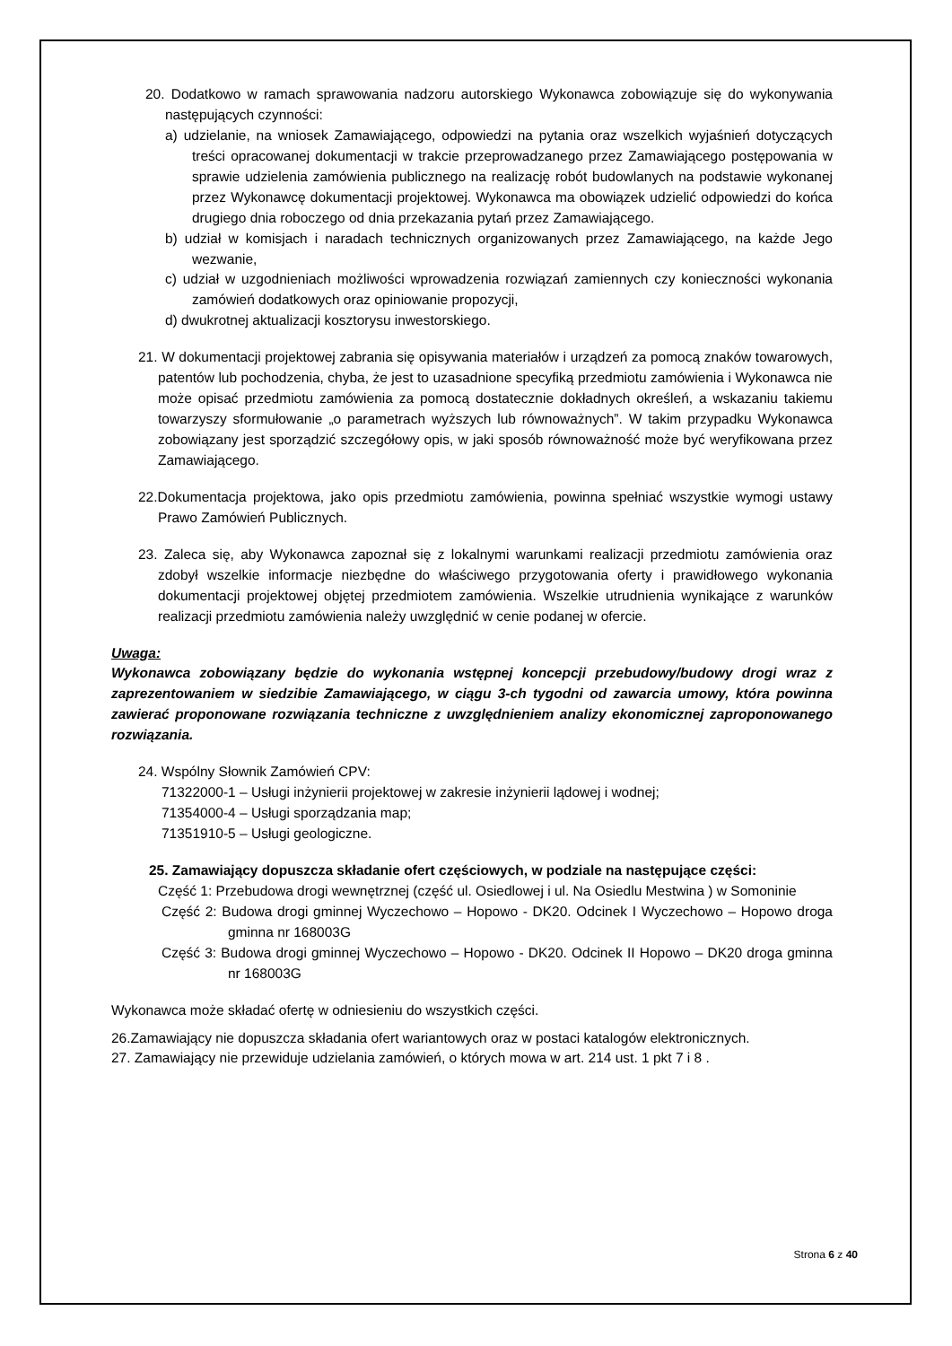20. Dodatkowo w ramach sprawowania nadzoru autorskiego Wykonawca zobowiązuje się do wykonywania następujących czynności:
a) udzielanie, na wniosek Zamawiającego, odpowiedzi na pytania oraz wszelkich wyjaśnień dotyczących treści opracowanej dokumentacji w trakcie przeprowadzanego przez Zamawiającego postępowania w sprawie udzielenia zamówienia publicznego na realizację robót budowlanych na podstawie wykonanej przez Wykonawcę dokumentacji projektowej. Wykonawca ma obowiązek udzielić odpowiedzi do końca drugiego dnia roboczego od dnia przekazania pytań przez Zamawiającego.
b) udział w komisjach i naradach technicznych organizowanych przez Zamawiającego, na każde Jego wezwanie,
c) udział w uzgodnieniach możliwości wprowadzenia rozwiązań zamiennych czy konieczności wykonania zamówień dodatkowych oraz opiniowanie propozycji,
d) dwukrotnej aktualizacji kosztorysu inwestorskiego.
21. W dokumentacji projektowej zabrania się opisywania materiałów i urządzeń za pomocą znaków towarowych, patentów lub pochodzenia, chyba, że jest to uzasadnione specyfiką przedmiotu zamówienia i Wykonawca nie może opisać przedmiotu zamówienia za pomocą dostatecznie dokładnych określeń, a wskazaniu takiemu towarzyszy sformułowanie „o parametrach wyższych lub równoważnych”. W takim przypadku Wykonawca zobowiązany jest sporządzić szczegółowy opis, w jaki sposób równoważność może być weryfikowana przez Zamawiającego.
22.Dokumentacja projektowa, jako opis przedmiotu zamówienia, powinna spełniać wszystkie wymogi ustawy Prawo Zamówień Publicznych.
23. Zaleca się, aby Wykonawca zapoznał się z lokalnymi warunkami realizacji przedmiotu zamówienia oraz zdobył wszelkie informacje niezbędne do właściwego przygotowania oferty i prawidłowego wykonania dokumentacji projektowej objętej przedmiotem zamówienia. Wszelkie utrudnienia wynikające z warunków realizacji przedmiotu zamówienia należy uwzględnić w cenie podanej w ofercie.
Uwaga:
Wykonawca zobowiązany będzie do wykonania wstępnej koncepcji przebudowy/budowy drogi wraz z zaprezentowaniem w siedzibie Zamawiającego, w ciągu 3-ch tygodni od zawarcia umowy, która powinna zawierać proponowane rozwiązania techniczne z uwzględnieniem analizy ekonomicznej zaproponowanego rozwiązania.
24. Wspólny Słownik Zamówień CPV:
71322000-1 – Usługi inżynierii projektowej w zakresie inżynierii lądowej i wodnej;
71354000-4 – Usługi sporządzania map;
71351910-5 – Usługi geologiczne.
25. Zamawiający dopuszcza składanie ofert częściowych, w podziale na następujące części:
Część 1: Przebudowa drogi wewnętrznej (część ul. Osiedlowej i ul. Na Osiedlu Mestwina ) w Somoninie
Część 2: Budowa drogi gminnej Wyczechowo – Hopowo - DK20. Odcinek I Wyczechowo – Hopowo droga gminna nr 168003G
Część 3: Budowa drogi gminnej Wyczechowo – Hopowo - DK20. Odcinek II Hopowo – DK20 droga gminna nr 168003G
Wykonawca może składać ofertę w odniesieniu do wszystkich części.
26.Zamawiający nie dopuszcza składania ofert wariantowych oraz w postaci katalogów elektronicznych.
27. Zamawiający nie przewiduje udzielania zamówień, o których mowa w art. 214 ust. 1 pkt 7 i 8 .
Strona 6 z 40